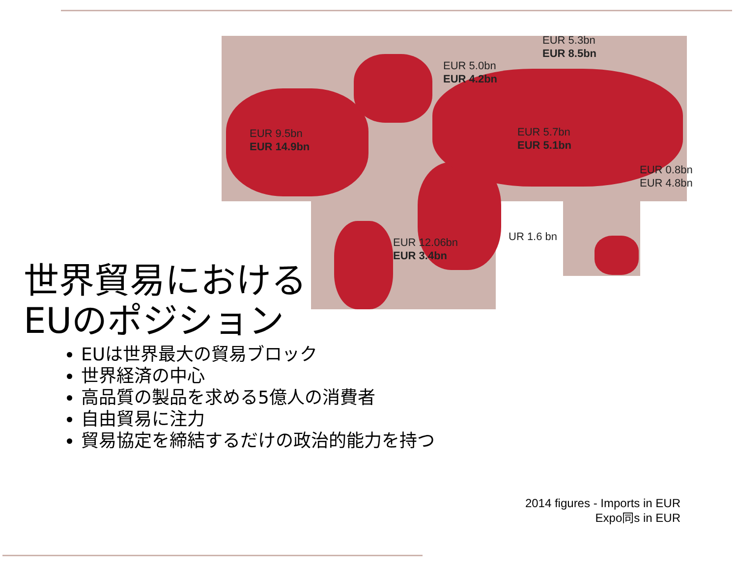EUR 9.5bn
EUR 14.9bn
EUR 5.0bn
EUR 4.2bn
EUR 5.3bn
EUR 8.5bn
EUR 5.7bn
EUR 5.1bn
EUR 0.8bn
EUR 4.8bn
UR 1.6 bn
EUR 12.06bn
EUR 3.4bn
世界貿易における
EUのポジション
EUは世界最大の貿易ブロック
世界経済の中心
高品質の製品を求める5億人の消費者
自由貿易に注力
貿易協定を締結するだけの政治的能力を持つ
2014 figures - Imports in EUR
Expo同s in EUR